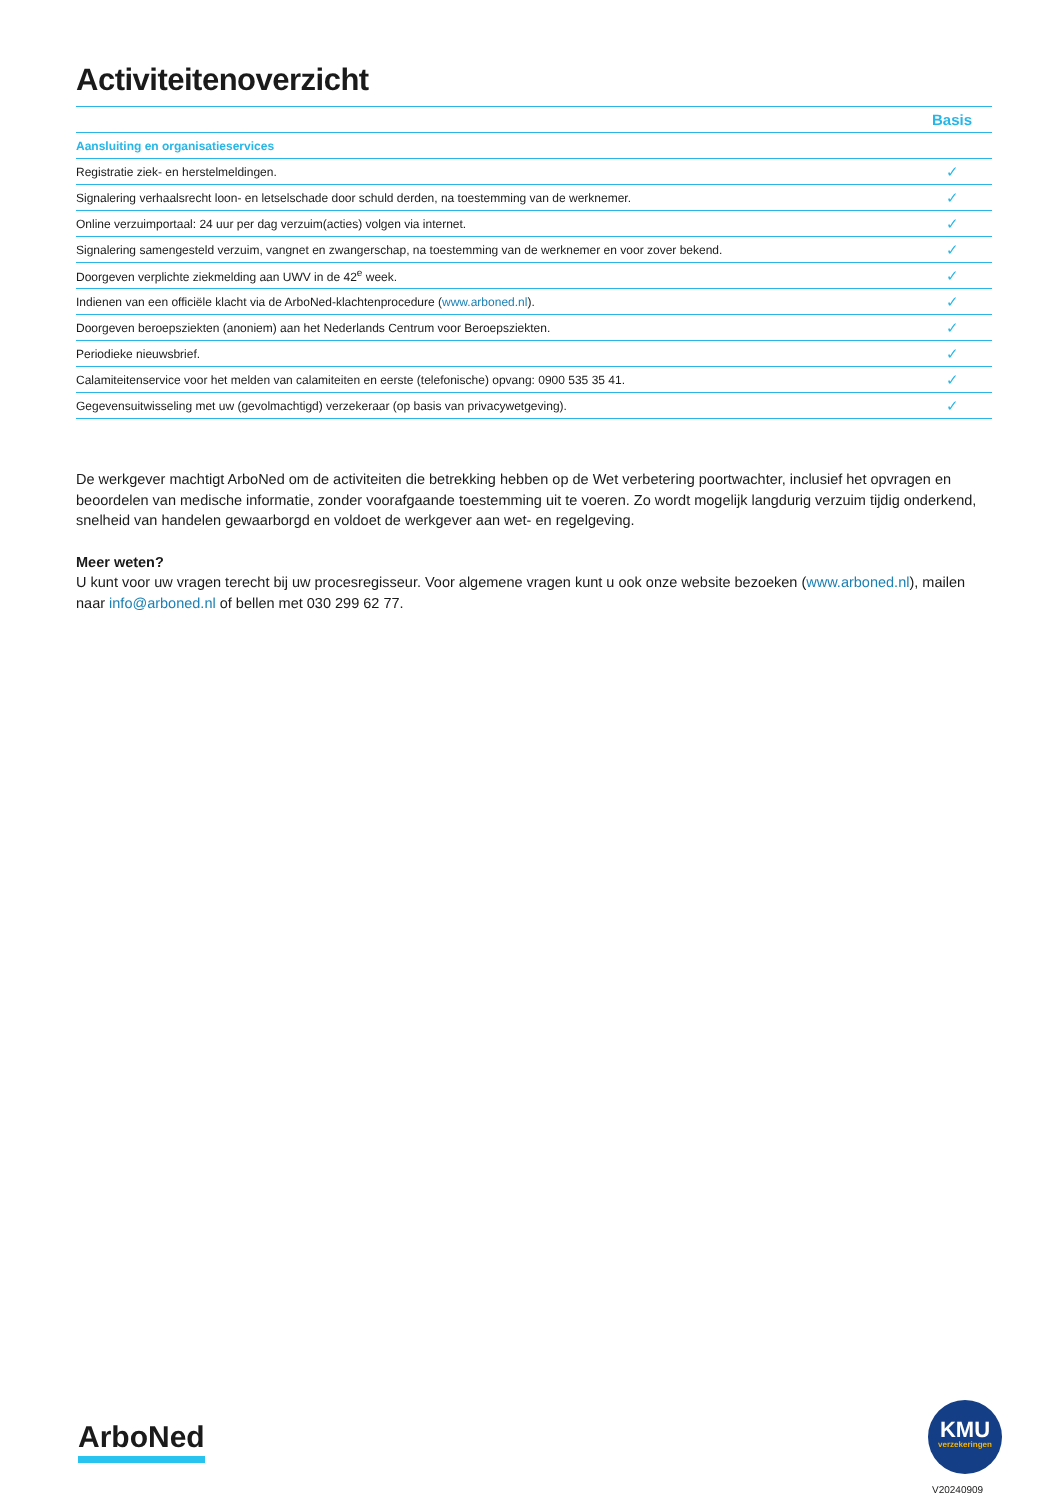Activiteitenoverzicht
| | Basis |
| --- | --- |
| Aansluiting en organisatieservices | |
| Registratie ziek- en herstelmeldingen. | ✓ |
| Signalering verhaalsrecht loon- en letselschade door schuld derden, na toestemming van de werknemer. | ✓ |
| Online verzuimportaal: 24 uur per dag verzuim(acties) volgen via internet. | ✓ |
| Signalering samengesteld verzuim, vangnet en zwangerschap, na toestemming van de werknemer en voor zover bekend. | ✓ |
| Doorgeven verplichte ziekmelding aan UWV in de 42<sup>e</sup> week. | ✓ |
| Indienen van een officiële klacht via de ArboNed-klachtenprocedure ( www.arboned.nl ). | ✓ |
| Doorgeven beroepsziekten (anoniem) aan het Nederlands Centrum voor Beroepsziekten. | ✓ |
| Periodieke nieuwsbrief. | ✓ |
| Calamiteitenservice voor het melden van calamiteiten en eerste (telefonische) opvang: 0900 535 35 41. | ✓ |
| Gegevensuitwisseling met uw (gevolmachtigd) verzekeraar (op basis van privacywetgeving). | ✓ |
De werkgever machtigt ArboNed om de activiteiten die betrekking hebben op de Wet verbetering poortwachter, inclusief het opvragen en beoordelen van medische informatie, zonder voorafgaande toestemming uit te voeren. Zo wordt mogelijk langdurig verzuim tijdig onderkend, snelheid van handelen gewaarborgd en voldoet de werkgever aan wet- en regelgeving.
Meer weten?
U kunt voor uw vragen terecht bij uw procesregisseur. Voor algemene vragen kunt u ook onze website bezoeken (www.arboned.nl), mailen naar info@arboned.nl of bellen met 030 299 62 77.
ArboNed
KMU
verzekeringen
V20240909